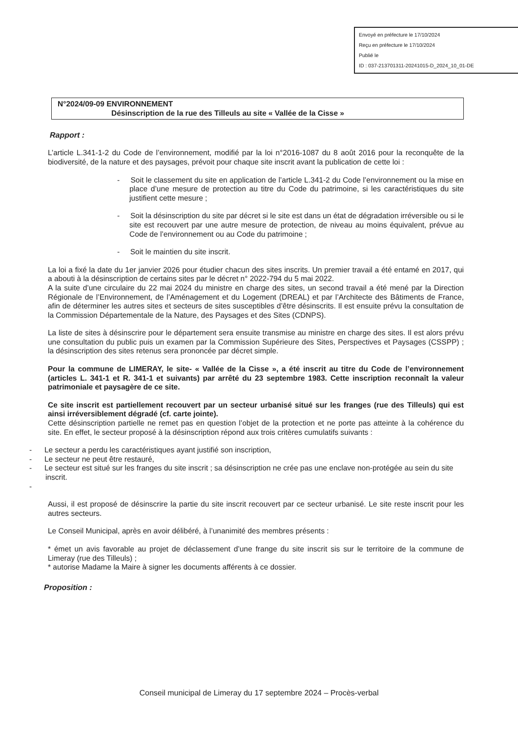Envoyé en préfecture le 17/10/2024
Reçu en préfecture le 17/10/2024
Publié le
ID : 037-213701311-20241015-D_2024_10_01-DE
N°2024/09-09 ENVIRONNEMENT
Désinscription de la rue des Tilleuls au site « Vallée de la Cisse »
Rapport :
L’article L.341-1-2 du Code de l’environnement, modifié par la loi n°2016-1087 du 8 août 2016 pour la reconquête de la biodiversité, de la nature et des paysages, prévoit pour chaque site inscrit avant la publication de cette loi :
- Soit le classement du site en application de l’article L.341-2 du Code l’environnement ou la mise en place d’une mesure de protection au titre du Code du patrimoine, si les caractéristiques du site justifient cette mesure ;
- Soit la désinscription du site par décret si le site est dans un état de dégradation irréversible ou si le site est recouvert par une autre mesure de protection, de niveau au moins équivalent, prévue au Code de l’environnement ou au Code du patrimoine ;
- Soit le maintien du site inscrit.
La loi a fixé la date du 1er janvier 2026 pour étudier chacun des sites inscrits. Un premier travail a été entamé en 2017, qui a abouti à la désinscription de certains sites par le décret n° 2022-794 du 5 mai 2022.
A la suite d’une circulaire du 22 mai 2024 du ministre en charge des sites, un second travail a été mené par la Direction Régionale de l’Environnement, de l’Aménagement et du Logement (DREAL) et par l’Architecte des Bâtiments de France, afin de déterminer les autres sites et secteurs de sites susceptibles d’être désinscrits. Il est ensuite prévu la consultation de la Commission Départementale de la Nature, des Paysages et des Sites (CDNPS).
La liste de sites à désinscrire pour le département sera ensuite transmise au ministre en charge des sites. Il est alors prévu une consultation du public puis un examen par la Commission Supérieure des Sites, Perspectives et Paysages (CSSPP) ; la désinscription des sites retenus sera prononcée par décret simple.
Pour la commune de LIMERAY, le site- « Vallée de la Cisse », a été inscrit au titre du Code de l’environnement (articles L. 341-1 et R. 341-1 et suivants) par arrêté du 23 septembre 1983. Cette inscription reconnaît la valeur patrimoniale et paysagère de ce site.
Ce site inscrit est partiellement recouvert par un secteur urbanisé situé sur les franges (rue des Tilleuls) qui est ainsi irréversiblement dégradé (cf. carte jointe).
Cette désinscription partielle ne remet pas en question l’objet de la protection et ne porte pas atteinte à la cohérence du site. En effet, le secteur proposé à la désinscription répond aux trois critères cumulatifs suivants :
- Le secteur a perdu les caractéristiques ayant justifié son inscription,
- Le secteur ne peut être restauré,
- Le secteur est situé sur les franges du site inscrit ; sa désinscription ne crée pas une enclave non-protégée au sein du site inscrit.
-
Aussi, il est proposé de désinscrire la partie du site inscrit recouvert par ce secteur urbanisé. Le site reste inscrit pour les autres secteurs.
Le Conseil Municipal, après en avoir délibéré, à l’unanimité des membres présents :
* émet un avis favorable au projet de déclassement d’une frange du site inscrit sis sur le territoire de la commune de Limeray (rue des Tilleuls) ;
* autorise Madame la Maire à signer les documents afférents à ce dossier.
Proposition :
Conseil municipal de Limeray du 17 septembre 2024 – Procès-verbal